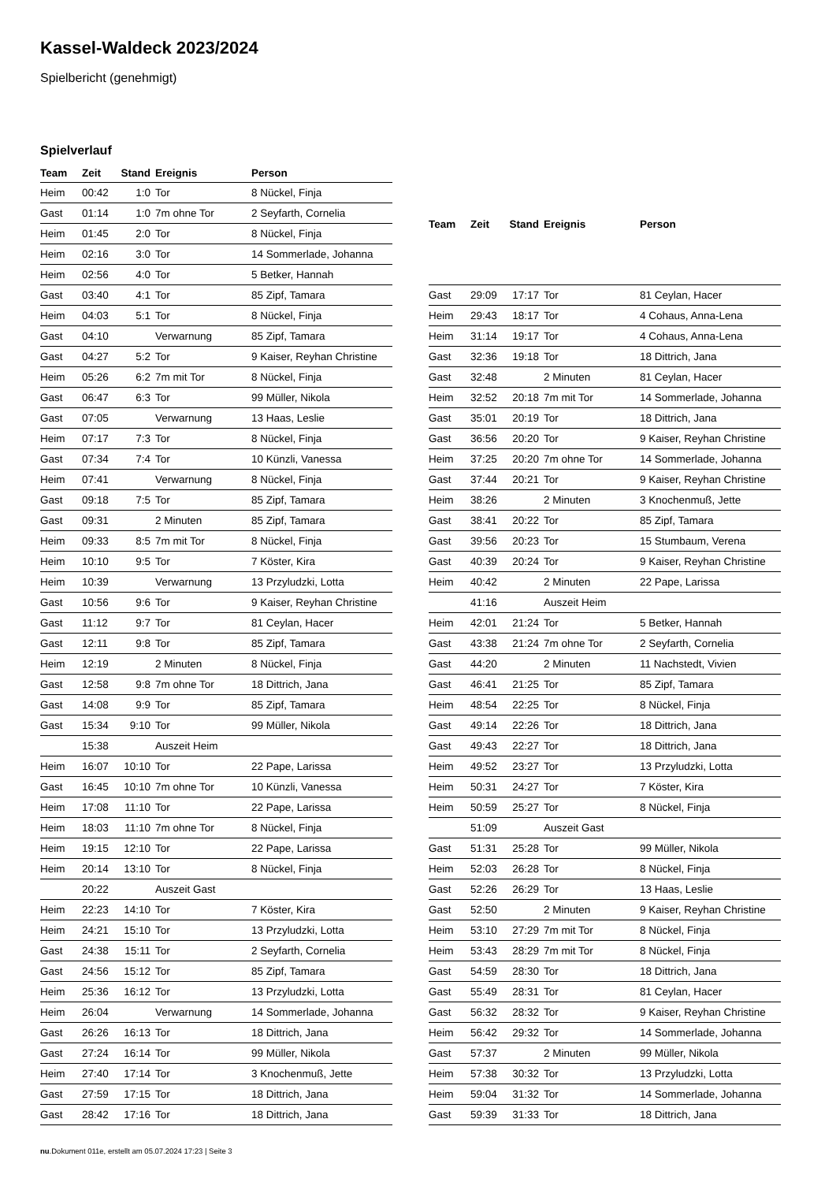Kassel-Waldeck 2023/2024
Spielbericht (genehmigt)
Spielverlauf
| Team | Zeit | Stand | Ereignis | Person |
| --- | --- | --- | --- | --- |
| Heim | 00:42 | 1:0 | Tor | 8 Nückel, Finja |
| Gast | 01:14 | 1:0 | 7m ohne Tor | 2 Seyfarth, Cornelia |
| Heim | 01:45 | 2:0 | Tor | 8 Nückel, Finja |
| Heim | 02:16 | 3:0 | Tor | 14 Sommerlade, Johanna |
| Heim | 02:56 | 4:0 | Tor | 5 Betker, Hannah |
| Gast | 03:40 | 4:1 | Tor | 85 Zipf, Tamara |
| Heim | 04:03 | 5:1 | Tor | 8 Nückel, Finja |
| Gast | 04:10 | | Verwarnung | 85 Zipf, Tamara |
| Gast | 04:27 | 5:2 | Tor | 9 Kaiser, Reyhan Christine |
| Heim | 05:26 | 6:2 | 7m mit Tor | 8 Nückel, Finja |
| Gast | 06:47 | 6:3 | Tor | 99 Müller, Nikola |
| Gast | 07:05 | | Verwarnung | 13 Haas, Leslie |
| Heim | 07:17 | 7:3 | Tor | 8 Nückel, Finja |
| Gast | 07:34 | 7:4 | Tor | 10 Künzli, Vanessa |
| Heim | 07:41 | | Verwarnung | 8 Nückel, Finja |
| Gast | 09:18 | 7:5 | Tor | 85 Zipf, Tamara |
| Gast | 09:31 | | 2 Minuten | 85 Zipf, Tamara |
| Heim | 09:33 | 8:5 | 7m mit Tor | 8 Nückel, Finja |
| Heim | 10:10 | 9:5 | Tor | 7 Köster, Kira |
| Heim | 10:39 | | Verwarnung | 13 Przyludzki, Lotta |
| Gast | 10:56 | 9:6 | Tor | 9 Kaiser, Reyhan Christine |
| Gast | 11:12 | 9:7 | Tor | 81 Ceylan, Hacer |
| Gast | 12:11 | 9:8 | Tor | 85 Zipf, Tamara |
| Heim | 12:19 | | 2 Minuten | 8 Nückel, Finja |
| Gast | 12:58 | 9:8 | 7m ohne Tor | 18 Dittrich, Jana |
| Gast | 14:08 | 9:9 | Tor | 85 Zipf, Tamara |
| Gast | 15:34 | 9:10 | Tor | 99 Müller, Nikola |
| | 15:38 | | Auszeit Heim | |
| Heim | 16:07 | 10:10 | Tor | 22 Pape, Larissa |
| Gast | 16:45 | 10:10 | 7m ohne Tor | 10 Künzli, Vanessa |
| Heim | 17:08 | 11:10 | Tor | 22 Pape, Larissa |
| Heim | 18:03 | 11:10 | 7m ohne Tor | 8 Nückel, Finja |
| Heim | 19:15 | 12:10 | Tor | 22 Pape, Larissa |
| Heim | 20:14 | 13:10 | Tor | 8 Nückel, Finja |
| | 20:22 | | Auszeit Gast | |
| Heim | 22:23 | 14:10 | Tor | 7 Köster, Kira |
| Heim | 24:21 | 15:10 | Tor | 13 Przyludzki, Lotta |
| Gast | 24:38 | 15:11 | Tor | 2 Seyfarth, Cornelia |
| Gast | 24:56 | 15:12 | Tor | 85 Zipf, Tamara |
| Heim | 25:36 | 16:12 | Tor | 13 Przyludzki, Lotta |
| Heim | 26:04 | | Verwarnung | 14 Sommerlade, Johanna |
| Gast | 26:26 | 16:13 | Tor | 18 Dittrich, Jana |
| Gast | 27:24 | 16:14 | Tor | 99 Müller, Nikola |
| Heim | 27:40 | 17:14 | Tor | 3 Knochenmuß, Jette |
| Gast | 27:59 | 17:15 | Tor | 18 Dittrich, Jana |
| Gast | 28:42 | 17:16 | Tor | 18 Dittrich, Jana |
| Team | Zeit | Stand | Ereignis | Person |
| --- | --- | --- | --- | --- |
| Gast | 29:09 | 17:17 | Tor | 81 Ceylan, Hacer |
| Heim | 29:43 | 18:17 | Tor | 4 Cohaus, Anna-Lena |
| Heim | 31:14 | 19:17 | Tor | 4 Cohaus, Anna-Lena |
| Gast | 32:36 | 19:18 | Tor | 18 Dittrich, Jana |
| Gast | 32:48 | | 2 Minuten | 81 Ceylan, Hacer |
| Heim | 32:52 | 20:18 | 7m mit Tor | 14 Sommerlade, Johanna |
| Gast | 35:01 | 20:19 | Tor | 18 Dittrich, Jana |
| Gast | 36:56 | 20:20 | Tor | 9 Kaiser, Reyhan Christine |
| Heim | 37:25 | 20:20 | 7m ohne Tor | 14 Sommerlade, Johanna |
| Gast | 37:44 | 20:21 | Tor | 9 Kaiser, Reyhan Christine |
| Heim | 38:26 | | 2 Minuten | 3 Knochenmuß, Jette |
| Gast | 38:41 | 20:22 | Tor | 85 Zipf, Tamara |
| Gast | 39:56 | 20:23 | Tor | 15 Stumbaum, Verena |
| Gast | 40:39 | 20:24 | Tor | 9 Kaiser, Reyhan Christine |
| Heim | 40:42 | | 2 Minuten | 22 Pape, Larissa |
| | 41:16 | | Auszeit Heim | |
| Heim | 42:01 | 21:24 | Tor | 5 Betker, Hannah |
| Gast | 43:38 | 21:24 | 7m ohne Tor | 2 Seyfarth, Cornelia |
| Gast | 44:20 | | 2 Minuten | 11 Nachstedt, Vivien |
| Gast | 46:41 | 21:25 | Tor | 85 Zipf, Tamara |
| Heim | 48:54 | 22:25 | Tor | 8 Nückel, Finja |
| Gast | 49:14 | 22:26 | Tor | 18 Dittrich, Jana |
| Gast | 49:43 | 22:27 | Tor | 18 Dittrich, Jana |
| Heim | 49:52 | 23:27 | Tor | 13 Przyludzki, Lotta |
| Heim | 50:31 | 24:27 | Tor | 7 Köster, Kira |
| Heim | 50:59 | 25:27 | Tor | 8 Nückel, Finja |
| | 51:09 | | Auszeit Gast | |
| Gast | 51:31 | 25:28 | Tor | 99 Müller, Nikola |
| Heim | 52:03 | 26:28 | Tor | 8 Nückel, Finja |
| Gast | 52:26 | 26:29 | Tor | 13 Haas, Leslie |
| Gast | 52:50 | | 2 Minuten | 9 Kaiser, Reyhan Christine |
| Heim | 53:10 | 27:29 | 7m mit Tor | 8 Nückel, Finja |
| Heim | 53:43 | 28:29 | 7m mit Tor | 8 Nückel, Finja |
| Gast | 54:59 | 28:30 | Tor | 18 Dittrich, Jana |
| Gast | 55:49 | 28:31 | Tor | 81 Ceylan, Hacer |
| Gast | 56:32 | 28:32 | Tor | 9 Kaiser, Reyhan Christine |
| Heim | 56:42 | 29:32 | Tor | 14 Sommerlade, Johanna |
| Gast | 57:37 | | 2 Minuten | 99 Müller, Nikola |
| Heim | 57:38 | 30:32 | Tor | 13 Przyludzki, Lotta |
| Heim | 59:04 | 31:32 | Tor | 14 Sommerlade, Johanna |
| Gast | 59:39 | 31:33 | Tor | 18 Dittrich, Jana |
nu.Dokument 011e, erstellt am 05.07.2024 17:23 | Seite 3